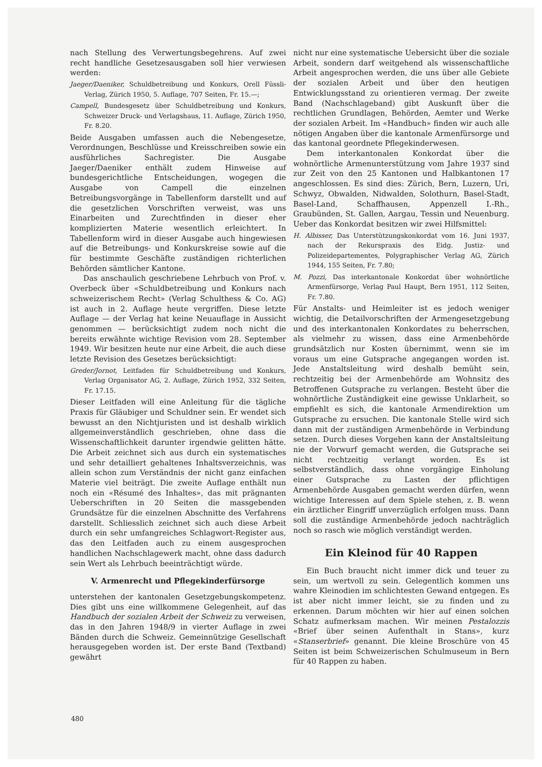nach Stellung des Verwertungsbegehrens. Auf zwei recht handliche Gesetzesausgaben soll hier verwiesen werden:
Jaeger/Daeniker, Schuldbetreibung und Konkurs, Orell Füssli-Verlag, Zürich 1950, 5. Auflage, 707 Seiten, Fr. 15.—;
Campell, Bundesgesetz über Schuldbetreibung und Konkurs, Schweizer Druck- und Verlagshaus, 11. Auflage, Zürich 1950, Fr. 8.20.
Beide Ausgaben umfassen auch die Nebengesetze, Verordnungen, Beschlüsse und Kreisschreiben sowie ein ausführliches Sachregister. Die Ausgabe Jaeger/Daeniker enthält zudem Hinweise auf bundesgerichtliche Entscheidungen, wogegen die Ausgabe von Campell die einzelnen Betreibungsvorgänge in Tabellenform darstellt und auf die gesetzlichen Vorschriften verweist, was uns Einarbeiten und Zurechtfinden in dieser eher komplizierten Materie wesentlich erleichtert. In Tabellenform wird in dieser Ausgabe auch hingewiesen auf die Betreibungs- und Konkurskreise sowie auf die für bestimmte Geschäfte zuständigen richterlichen Behörden sämtlicher Kantone.
Das anschaulich geschriebene Lehrbuch von Prof. v. Overbeck über «Schuldbetreibung und Konkurs nach schweizerischem Recht» (Verlag Schulthess & Co. AG) ist auch in 2. Auflage heute vergriffen. Diese letzte Auflage — der Verlag hat keine Neuauflage in Aussicht genommen — berücksichtigt zudem noch nicht die bereits erwähnte wichtige Revision vom 28. September 1949. Wir besitzen heute nur eine Arbeit, die auch diese letzte Revision des Gesetzes berücksichtigt:
Greder/Jornot, Leitfaden für Schuldbetreibung und Konkurs, Verlag Organisator AG, 2. Auflage, Zürich 1952, 332 Seiten, Fr. 17.15.
Dieser Leitfaden will eine Anleitung für die tägliche Praxis für Gläubiger und Schuldner sein. Er wendet sich bewusst an den Nichtjuristen und ist deshalb wirklich allgemeinverständlich geschrieben, ohne dass die Wissenschaftlichkeit darunter irgendwie gelitten hätte. Die Arbeit zeichnet sich aus durch ein systematisches und sehr detailliert gehaltenes Inhaltsverzeichnis, was allein schon zum Verständnis der nicht ganz einfachen Materie viel beiträgt. Die zweite Auflage enthält nun noch ein «Résumé des Inhaltes», das mit prägnanten Ueberschriften in 20 Seiten die massgebenden Grundsätze für die einzelnen Abschnitte des Verfahrens darstellt. Schliesslich zeichnet sich auch diese Arbeit durch ein sehr umfangreiches Schlagwort-Register aus, das den Leitfaden auch zu einem ausgesprochen handlichen Nachschlagewerk macht, ohne dass dadurch sein Wert als Lehrbuch beeinträchtigt würde.
V. Armenrecht und Pflegekinderfürsorge
unterstehen der kantonalen Gesetzgebungskompetenz. Dies gibt uns eine willkommene Gelegenheit, auf das Handbuch der sozialen Arbeit der Schweiz zu verweisen, das in den Jahren 1948/9 in vierter Auflage in zwei Bänden durch die Schweiz. Gemeinnützige Gesellschaft herausgegeben worden ist. Der erste Band (Textband) gewährt
nicht nur eine systematische Uebersicht über die soziale Arbeit, sondern darf weitgehend als wissenschaftliche Arbeit angesprochen werden, die uns über alle Gebiete der sozialen Arbeit und über den heutigen Entwicklungsstand zu orientieren vermag. Der zweite Band (Nachschlageband) gibt Auskunft über die rechtlichen Grundlagen, Behörden, Aemter und Werke der sozialen Arbeit. Im «Handbuch» finden wir auch alle nötigen Angaben über die kantonale Armenfürsorge und das kantonal geordnete Pflegekinderwesen.
Dem interkantonalen Konkordat über die wohnörtliche Armenunterstützung vom Jahre 1937 sind zur Zeit von den 25 Kantonen und Halbkantonen 17 angeschlossen. Es sind dies: Zürich, Bern, Luzern, Uri, Schwyz, Obwalden, Nidwalden, Solothurn, Basel-Stadt, Basel-Land, Schaffhausen, Appenzell I.-Rh., Graubünden, St. Gallen, Aargau, Tessin und Neuenburg. Ueber das Konkordat besitzen wir zwei Hilfsmittel:
H. Albisser, Das Unterstützungskonkordat vom 16. Juni 1937, nach der Rekurspraxis des Eidg. Justiz- und Polizeidepartementes, Polygraphischer Verlag AG, Zürich 1944, 155 Seiten, Fr. 7.80;
M. Pozzi, Das interkantonale Konkordat über wohnörtliche Armenfürsorge, Verlag Paul Haupt, Bern 1951, 112 Seiten, Fr. 7.80.
Für Anstalts- und Heimleiter ist es jedoch weniger wichtig, die Detailvorschriften der Armengesetzgebung und des interkantonalen Konkordates zu beherrschen, als vielmehr zu wissen, dass eine Armenbehörde grundsätzlich nur Kosten übernimmt, wenn sie im voraus um eine Gutsprache angegangen worden ist. Jede Anstaltsleitung wird deshalb bemüht sein, rechtzeitig bei der Armenbehörde am Wohnsitz des Betroffenen Gutsprache zu verlangen. Besteht über die wohnörtliche Zuständigkeit eine gewisse Unklarheit, so empfiehlt es sich, die kantonale Armendirektion um Gutsprache zu ersuchen. Die kantonale Stelle wird sich dann mit der zuständigen Armenbehörde in Verbindung setzen. Durch dieses Vorgehen kann der Anstaltsleitung nie der Vorwurf gemacht werden, die Gutsprache sei nicht rechtzeitig verlangt worden. Es ist selbstverständlich, dass ohne vorgängige Einholung einer Gutsprache zu Lasten der pflichtigen Armenbehörde Ausgaben gemacht werden dürfen, wenn wichtige Interessen auf dem Spiele stehen, z. B. wenn ein ärztlicher Eingriff unverzüglich erfolgen muss. Dann soll die zuständige Armenbehörde jedoch nachträglich noch so rasch wie möglich verständigt werden.
Ein Kleinod für 40 Rappen
Ein Buch braucht nicht immer dick und teuer zu sein, um wertvoll zu sein. Gelegentlich kommen uns wahre Kleinodien im schlichtesten Gewand entgegen. Es ist aber nicht immer leicht, sie zu finden und zu erkennen. Darum möchten wir hier auf einen solchen Schatz aufmerksam machen. Wir meinen Pestalozzis «Brief über seinen Aufenthalt in Stans», kurz «Stanserbrief» genannt. Die kleine Broschüre von 45 Seiten ist beim Schweizerischen Schulmuseum in Bern für 40 Rappen zu haben.
480